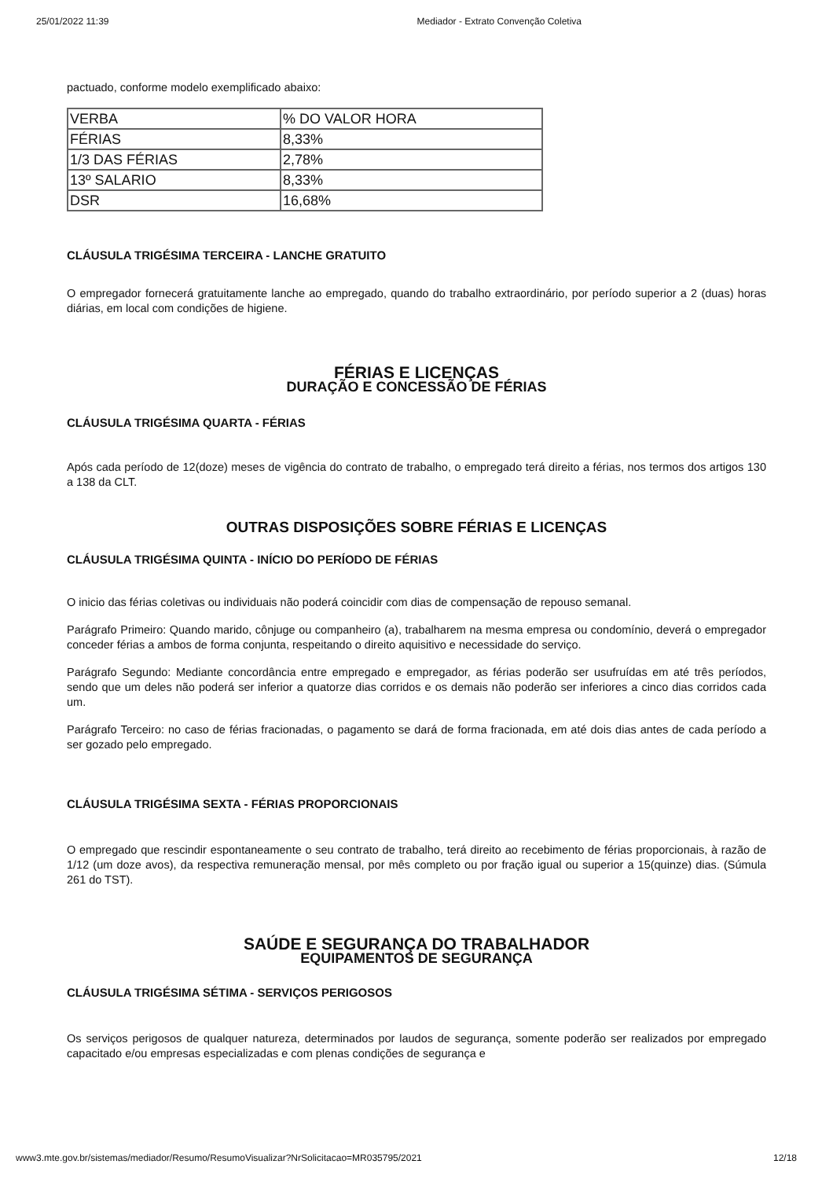25/01/2022 11:39 Mediador - Extrato Convenção Coletiva
pactuado, conforme modelo exemplificado abaixo:
| VERBA | % DO VALOR HORA |
| FÉRIAS | 8,33% |
| 1/3 DAS FÉRIAS | 2,78% |
| 13º SALARIO | 8,33% |
| DSR | 16,68% |
CLÁUSULA TRIGÉSIMA TERCEIRA - LANCHE GRATUITO
O empregador fornecerá gratuitamente lanche ao empregado, quando do trabalho extraordinário, por período superior a 2 (duas) horas diárias, em local com condições de higiene.
FÉRIAS E LICENÇAS
DURAÇÃO E CONCESSÃO DE FÉRIAS
CLÁUSULA TRIGÉSIMA QUARTA - FÉRIAS
Após cada período de 12(doze) meses de vigência do contrato de trabalho, o empregado terá direito a férias, nos termos dos artigos 130 a 138 da CLT.
OUTRAS DISPOSIÇÕES SOBRE FÉRIAS E LICENÇAS
CLÁUSULA TRIGÉSIMA QUINTA - INÍCIO DO PERÍODO DE FÉRIAS
O inicio das férias coletivas ou individuais não poderá coincidir com dias de compensação de repouso semanal.
Parágrafo Primeiro: Quando marido, cônjuge ou companheiro (a), trabalharem na mesma empresa ou condomínio, deverá o empregador conceder férias a ambos de forma conjunta, respeitando o direito aquisitivo e necessidade do serviço.
Parágrafo Segundo: Mediante concordância entre empregado e empregador, as férias poderão ser usufruídas em até três períodos, sendo que um deles não poderá ser inferior a quatorze dias corridos e os demais não poderão ser inferiores a cinco dias corridos cada um.
Parágrafo Terceiro: no caso de férias fracionadas, o pagamento se dará de forma fracionada, em até dois dias antes de cada período a ser gozado pelo empregado.
CLÁUSULA TRIGÉSIMA SEXTA - FÉRIAS PROPORCIONAIS
O empregado que rescindir espontaneamente o seu contrato de trabalho, terá direito ao recebimento de férias proporcionais, à razão de 1/12 (um doze avos), da respectiva remuneração mensal, por mês completo ou por fração igual ou superior a 15(quinze) dias. (Súmula 261 do TST).
SAÚDE E SEGURANÇA DO TRABALHADOR
EQUIPAMENTOS DE SEGURANÇA
CLÁUSULA TRIGÉSIMA SÉTIMA - SERVIÇOS PERIGOSOS
Os serviços perigosos de qualquer natureza, determinados por laudos de segurança, somente poderão ser realizados por empregado capacitado e/ou empresas especializadas e com plenas condições de segurança e
www3.mte.gov.br/sistemas/mediador/Resumo/ResumoVisualizar?NrSolicitacao=MR035795/2021 12/18